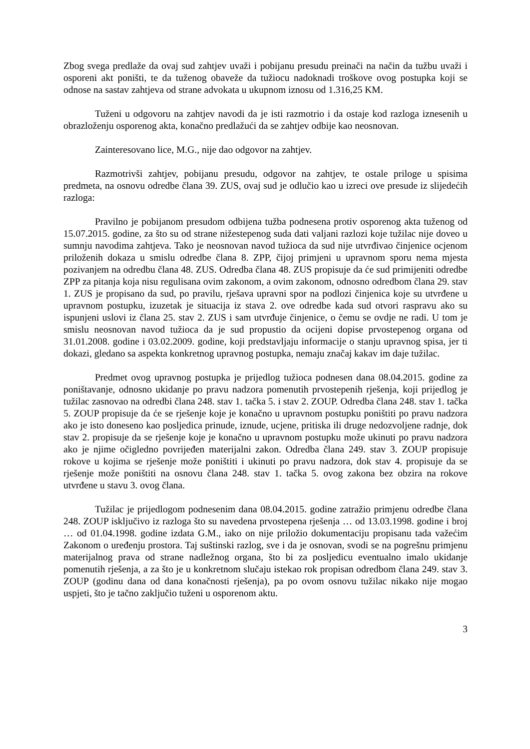Zbog svega predlaže da ovaj sud zahtjev uvaži i pobijanu presudu preinači na način da tužbu uvaži i osporeni akt poništi, te da tuženog obaveže da tužiocu nadoknadi troškove ovog postupka koji se odnose na sastav zahtjeva od strane advokata u ukupnom iznosu od 1.316,25 KM.
Tuženi u odgovoru na zahtjev navodi da je isti razmotrio i da ostaje kod razloga iznesenih u obrazloženju osporenog akta, konačno predlažući da se zahtjev odbije kao neosnovan.
Zainteresovano lice, M.G., nije dao odgovor na zahtjev.
Razmotrivši zahtjev, pobijanu presudu, odgovor na zahtjev, te ostale priloge u spisima predmeta, na osnovu odredbe člana 39. ZUS, ovaj sud je odlučio kao u izreci ove presude iz slijedećih razloga:
Pravilno je pobijanom presudom odbijena tužba podnesena protiv osporenog akta tuženog od 15.07.2015. godine, za što su od strane nižestepenog suda dati valjani razlozi koje tužilac nije doveo u sumnju navodima zahtjeva. Tako je neosnovan navod tužioca da sud nije utvrđivao činjenice ocjenom priloženih dokaza u smislu odredbe člana 8. ZPP, čijoj primjeni u upravnom sporu nema mjesta pozivanjem na odredbu člana 48. ZUS. Odredba člana 48. ZUS propisuje da će sud primijeniti odredbe ZPP za pitanja koja nisu regulisana ovim zakonom, a ovim zakonom, odnosno odredbom člana 29. stav 1. ZUS je propisano da sud, po pravilu, rješava upravni spor na podlozi činjenica koje su utvrđene u upravnom postupku, izuzetak je situacija iz stava 2. ove odredbe kada sud otvori raspravu ako su ispunjeni uslovi iz člana 25. stav 2. ZUS i sam utvrđuje činjenice, o čemu se ovdje ne radi. U tom je smislu neosnovan navod tužioca da je sud propustio da ocijeni dopise prvostepenog organa od 31.01.2008. godine i 03.02.2009. godine, koji predstavljaju informacije o stanju upravnog spisa, jer ti dokazi, gledano sa aspekta konkretnog upravnog postupka, nemaju značaj kakav im daje tužilac.
Predmet ovog upravnog postupka je prijedlog tužioca podnesen dana 08.04.2015. godine za poništavanje, odnosno ukidanje po pravu nadzora pomenutih prvostepenih rješenja, koji prijedlog je tužilac zasnovao na odredbi člana 248. stav 1. tačka 5. i stav 2. ZOUP. Odredba člana 248. stav 1. tačka 5. ZOUP propisuje da će se rješenje koje je konačno u upravnom postupku poništiti po pravu nadzora ako je isto doneseno kao posljedica prinude, iznude, ucjene, pritiska ili druge nedozvoljene radnje, dok stav 2. propisuje da se rješenje koje je konačno u upravnom postupku može ukinuti po pravu nadzora ako je njime očigledno povrijeđen materijalni zakon. Odredba člana 249. stav 3. ZOUP propisuje rokove u kojima se rješenje može poništiti i ukinuti po pravu nadzora, dok stav 4. propisuje da se rješenje može poništiti na osnovu člana 248. stav 1. tačka 5. ovog zakona bez obzira na rokove utvrđene u stavu 3. ovog člana.
Tužilac je prijedlogom podnesenim dana 08.04.2015. godine zatražio primjenu odredbe člana 248. ZOUP isključivo iz razloga što su navedena prvostepena rješenja … od 13.03.1998. godine i broj … od 01.04.1998. godine izdata G.M., iako on nije priložio dokumentaciju propisanu tada važećim Zakonom o uređenju prostora. Taj suštinski razlog, sve i da je osnovan, svodi se na pogrešnu primjenu materijalnog prava od strane nadležnog organa, što bi za posljedicu eventualno imalo ukidanje pomenutih rješenja, a za što je u konkretnom slučaju istekao rok propisan odredbom člana 249. stav 3. ZOUP (godinu dana od dana konačnosti rješenja), pa po ovom osnovu tužilac nikako nije mogao uspjeti, što je tačno zaključio tuženi u osporenom aktu.
3